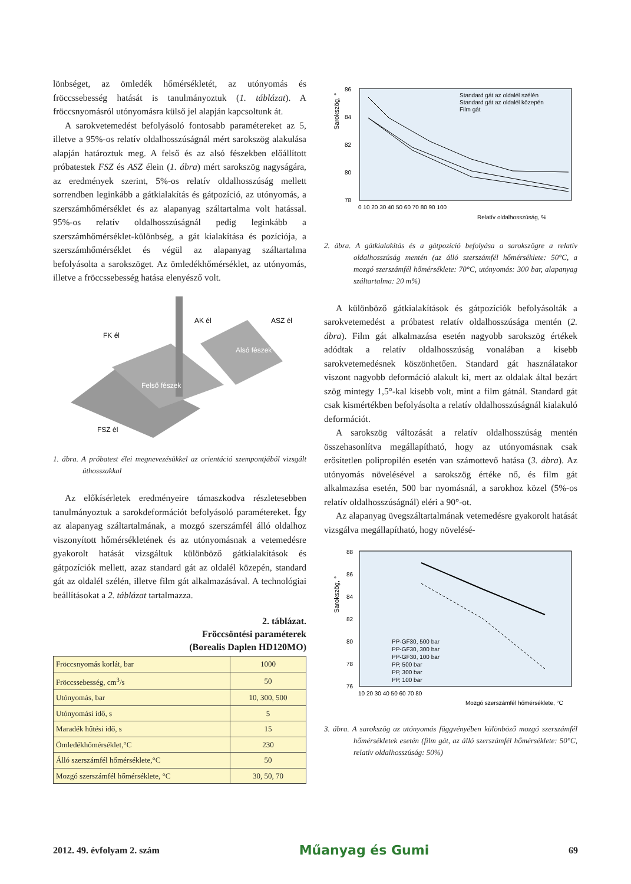lönbséget, az ömledék hőmérsékletét, az utónyomás és fröccssebesség hatását is tanulmányoztuk (1. táblázat). A fröccsnyomásról utónyomásra külső jel alapján kapcsoltunk át.
A sarokvetemedést befolyásoló fontosabb paramétereket az 5, illetve a 95%-os relatív oldalhosszúságnál mért sarokszög alakulása alapján határoztuk meg. A felső és az alsó fészekben előállított próbatestek FSZ és ASZ élein (1. ábra) mért sarokszög nagyságára, az eredmények szerint, 5%-os relatív oldalhosszúság mellett sorrendben leginkább a gátkialakítás és gátpozíció, az utónyomás, a szerszámhőmérséklet és az alapanyag száltartalma volt hatással. 95%-os relatív oldalhosszúságnál pedig leginkább a szerszámhőmérséklet-különbség, a gát kialakítása és pozíciója, a szerszámhőmérséklet és végül az alapanyag száltartalma befolyásolta a sarokszöget. Az ömledékhőmérséklet, az utónyomás, illetve a fröccssebesség hatása elenyésző volt.
FK él
AK él
ASZ él
Alsó fészek
Felső fészek
FSZ él
1. ábra. A próbatest élei megnevezésükkel az orientáció szempontjából vizsgált úthosszakkal
Az előkísérletek eredményeire támaszkodva részletesebben tanulmányoztuk a sarokdeformációt befolyásoló paramétereket. Így az alapanyag száltartalmának, a mozgó szerszámfél álló oldalhoz viszonyított hőmérsékletének és az utónyomásnak a vetemedésre gyakorolt hatását vizsgáltuk különböző gátkialakítások és gátpozíciók mellett, azaz standard gát az oldalél közepén, standard gát az oldalél szélén, illetve film gát alkalmazásával. A technológiai beállításokat a 2. táblázat tartalmazza.
2. táblázat.
Fröccsöntési paraméterek
(Borealis Daplen HD120MO)
| Fröccsnyomás korlát, bar | 1000 |
| Fröccssebesség, cm<sup>3</sup>/s | 50 |
| Utónyomás, bar | 10, 300, 500 |
| Utónyomási idő, s | 5 |
| Maradék hűtési idő, s | 15 |
| Ömledékhőmérséklet,°C | 230 |
| Álló szerszámfél hőmérséklete,°C | 50 |
| Mozgó szerszámfél hőmérséklete, °C | 30, 50, 70 |
Sarokszög, °
86
84
82
80
78
0 10 20 30 40 50 60 70 80 90 100
Relatív oldalhosszúság, %
Standard gát az oldalél szélén
Standard gát az oldalél közepén
Film gát
2. ábra. A gátkialakítás és a gátpozíció befolyása a sarokszögre a relatív oldalhosszúság mentén (az álló szerszámfél hőmérséklete: 50°C, a mozgó szerszámfél hőmérséklete: 70°C, utónyomás: 300 bar, alapanyag száltartalma: 20 m%)
A különböző gátkialakítások és gátpozíciók befolyásolták a sarokvetemedést a próbatest relatív oldalhosszúsága mentén (2. ábra). Film gát alkalmazása esetén nagyobb sarokszög értékek adódtak a relatív oldalhosszúság vonalában a kisebb sarokvetemedésnek köszönhetően. Standard gát használatakor viszont nagyobb deformáció alakult ki, mert az oldalak által bezárt szög mintegy 1,5°-kal kisebb volt, mint a film gátnál. Standard gát csak kismértékben befolyásolta a relatív oldalhosszúságnál kialakuló deformációt.
A sarokszög változását a relatív oldalhosszúság mentén összehasonlítva megállapítható, hogy az utónyomásnak csak erősítetlen polipropilén esetén van számottevő hatása (3. ábra). Az utónyomás növelésével a sarokszög értéke nő, és film gát alkalmazása esetén, 500 bar nyomásnál, a sarokhoz közel (5%-os relatív oldalhosszúságnál) eléri a 90°-ot.
Az alapanyag üvegszáltartalmának vetemedésre gyakorolt hatását vizsgálva megállapítható, hogy növelésé-
Sarokszög, °
88
86
84
82
80
78
76
10 20 30 40 50 60 70 80
Mozgó szerszámfél hőmérséklete, °C
PP-GF30, 500 bar
PP-GF30, 300 bar
PP-GF30, 100 bar
PP, 500 bar
PP, 300 bar
PP, 100 bar
3. ábra. A sarokszög az utónyomás függvényében különböző mozgó szerszámfél hőmérsékletek esetén (film gát, az álló szerszámfél hőmérséklete: 50°C, relatív oldalhosszúság: 50%)
2012. 49. évfolyam 2. szám Műanyag és Gumi 69